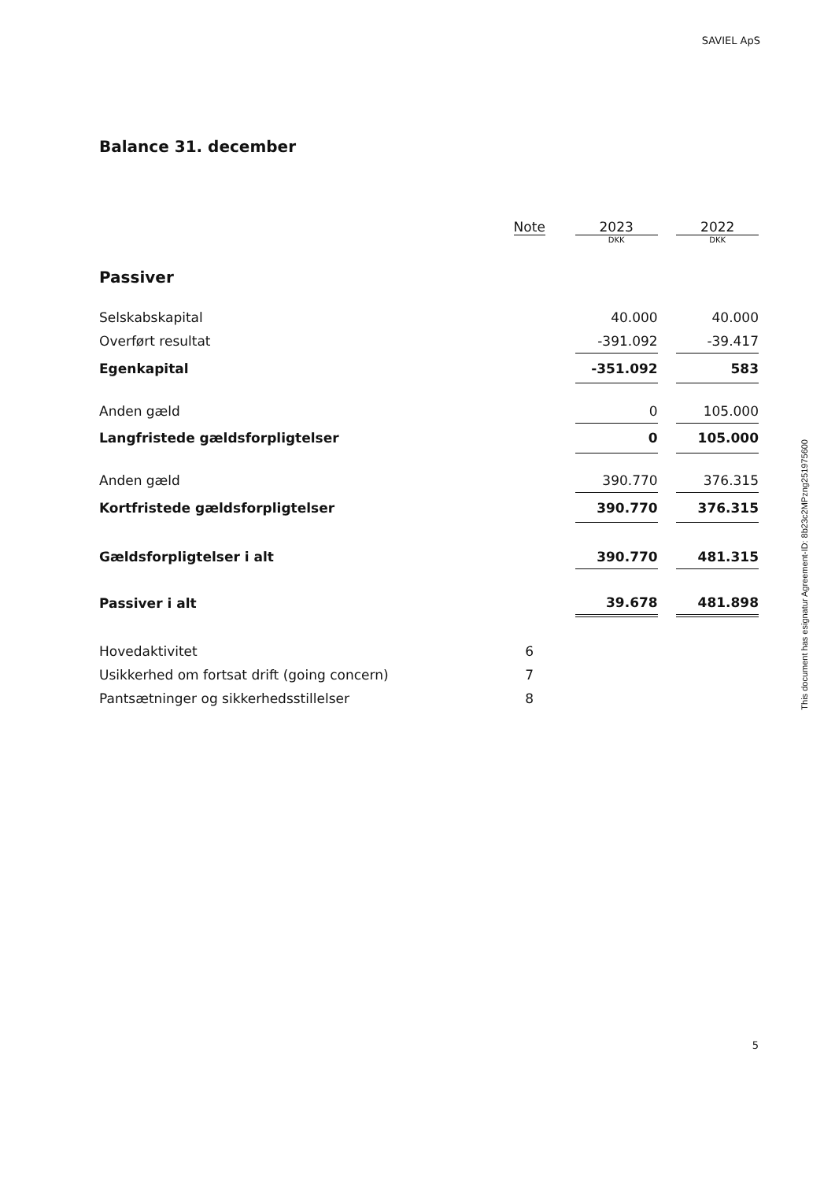SAVIEL ApS
Balance 31. december
| | Note | | 2023 | | 2022 |
| --- | --- | --- | --- | --- | --- |
| | | | DKK | | DKK |
| Passiver | | | | | |
| Selskabskapital | | | 40.000 | | 40.000 |
| Overført resultat | | | -391.092 | | -39.417 |
| Egenkapital | | | -351.092 | | 583 |
| Anden gæld | | | 0 | | 105.000 |
| Langfristede gældsforpligtelser | | | 0 | | 105.000 |
| Anden gæld | | | 390.770 | | 376.315 |
| Kortfristede gældsforpligtelser | | | 390.770 | | 376.315 |
| Gældsforpligtelser i alt | | | 390.770 | | 481.315 |
| Passiver i alt | | | 39.678 | | 481.898 |
| Hovedaktivitet | 6 | | | | |
| Usikkerhed om fortsat drift (going concern) | 7 | | | | |
| Pantsætninger og sikkerhedsstillelser | 8 | | | | |
This document has esignatur Agreement-ID: 8b23c2MPzng251975600
5